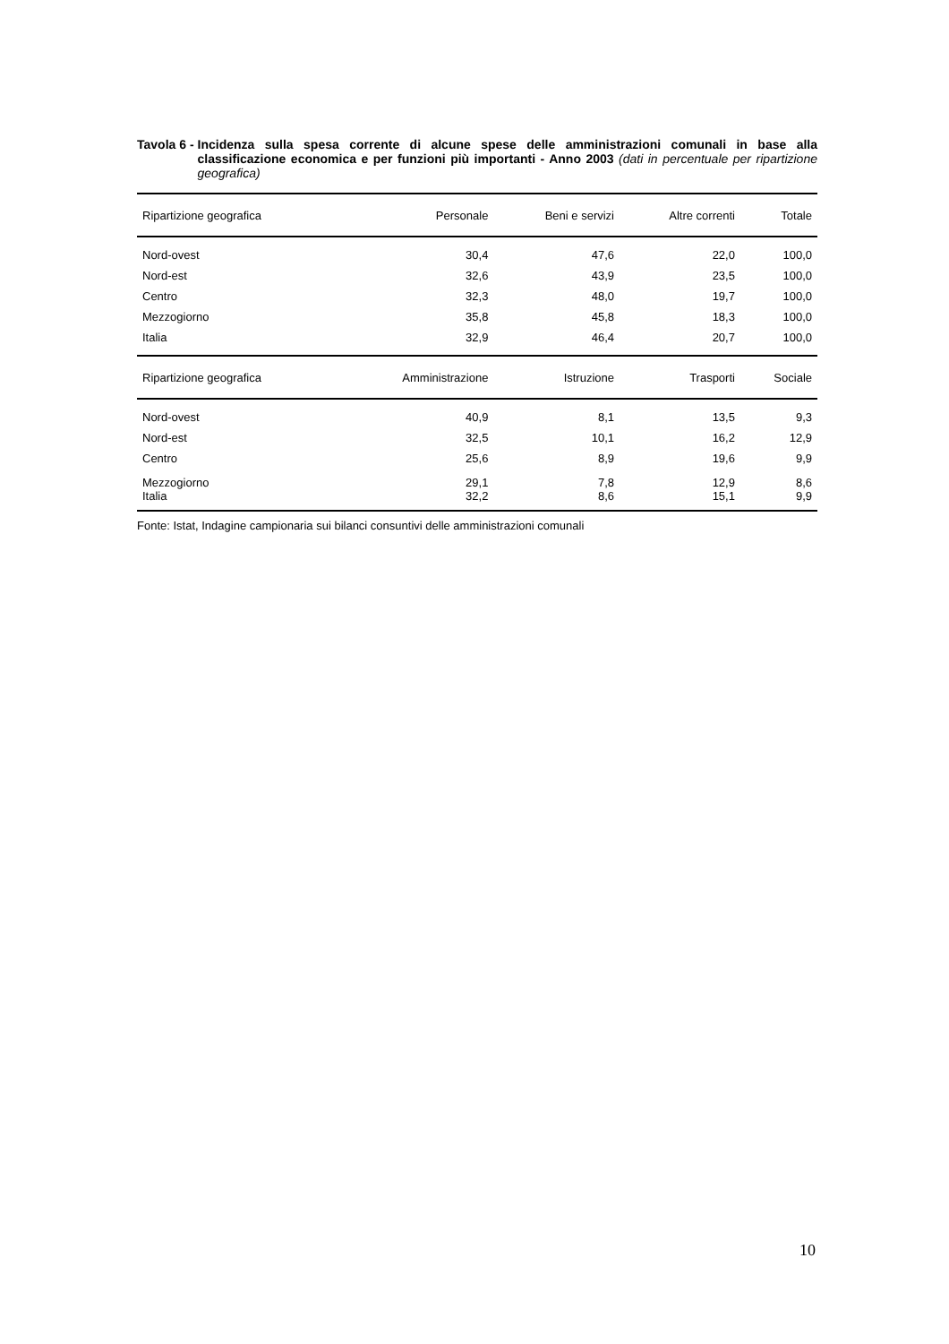Tavola 6 - Incidenza sulla spesa corrente di alcune spese delle amministrazioni comunali in base alla classificazione economica e per funzioni più importanti - Anno 2003 (dati in percentuale per ripartizione geografica)
| Ripartizione geografica | Personale | Beni e servizi | Altre correnti | Totale |
| --- | --- | --- | --- | --- |
| Nord-ovest | 30,4 | 47,6 | 22,0 | 100,0 |
| Nord-est | 32,6 | 43,9 | 23,5 | 100,0 |
| Centro | 32,3 | 48,0 | 19,7 | 100,0 |
| Mezzogiorno | 35,8 | 45,8 | 18,3 | 100,0 |
| Italia | 32,9 | 46,4 | 20,7 | 100,0 |
| Ripartizione geografica | Amministrazione | Istruzione | Trasporti | Sociale |
| Nord-ovest | 40,9 | 8,1 | 13,5 | 9,3 |
| Nord-est | 32,5 | 10,1 | 16,2 | 12,9 |
| Centro | 25,6 | 8,9 | 19,6 | 9,9 |
| Mezzogiorno | 29,1 | 7,8 | 12,9 | 8,6 |
| Italia | 32,2 | 8,6 | 15,1 | 9,9 |
Fonte: Istat, Indagine campionaria sui bilanci consuntivi delle amministrazioni comunali
10